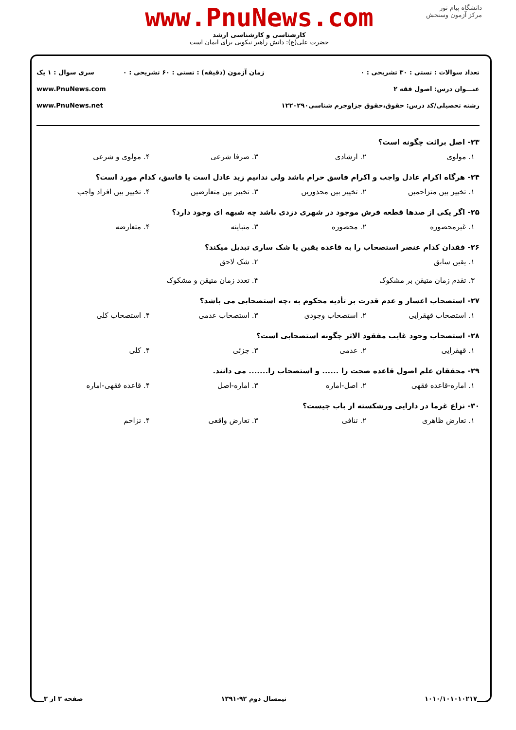دانشگاه پیام نور
مرکز آزمون وسنجش
www.PnuNews.com
کارشناسی و کارشناسی ارشد
حضرت علی(ع): دانش راهبر نیکویی برای ایمان است
تعداد سوالات : تستی : ۳۰ تشریحی : ۰
عنـــوان درس: اصول فقه ۲
رشته تحصیلی/کد درس: حقوق،حقوق جزاوجرم شناسی۱۲۲۰۲۹۰
زمان آزمون (دقیقه) : تستی : ۶۰ تشریحی : ۰
سری سوال : ۱ یک
www.PnuNews.com
www.PnuNews.net
۲۳- اصل برائت چگونه است؟
۱. مولوی ۲. ارشادی ۳. صرفا شرعی ۴. مولوی و شرعی
۲۴- هرگاه اکرام عادل واجب و اکرام فاسق حرام باشد ولی ندانیم زید عادل است یا فاسق، کدام مورد است؟
۱. تخییر بین متزاحمین ۲. تخییر بین محذورین ۳. تخییر بین متعارضین ۴. تخییر بین افراد واجب
۲۵- اگر یکی از صدها قطعه فرش موجود در شهری دزدی باشد چه شبهه ای وجود دارد؟
۱. غیرمحصوره ۲. محصوره ۳. متباینه ۴. متعارضه
۲۶- فقدان کدام عنصر استصحاب را به قاعده یقین یا شک ساری تبدیل میکند؟
۱. یقین سابق ۲. شک لاحق
۳. تقدم زمان متیقن بر مشکوک ۴. تعدد زمان متیقن و مشکوک
۲۷- استصحاب اعسار و عدم قدرت بر تأدیه محکوم به ،چه استصحابی می باشد؟
۱. استصحاب قهقرایی ۲. استصحاب وجودی ۳. استصحاب عدمی ۴. استصحاب کلی
۲۸- استصحاب وجود غایب مفقود الاثر چگونه استصحابی است؟
۱. قهقرایی ۲. عدمی ۳. جزئی ۴. کلی
۲۹- محققان علم اصول قاعده صحت را ...... و استصحاب را....... می دانند.
۱. اماره-قاعده فقهی ۲. اصل-اماره ۳. اماره-اصل ۴. قاعده فقهی-اماره
۳۰- نزاع غرما در دارایی ورشکسته از باب چیست؟
۱. تعارض ظاهری ۲. تنافی ۳. تعارض واقعی ۴. تزاحم
۱۰۱۰/۱۰۱۰۱۰۲۱۷ نیمسال دوم ۹۲-۱۳۹۱ صفحه ۳ از ۳